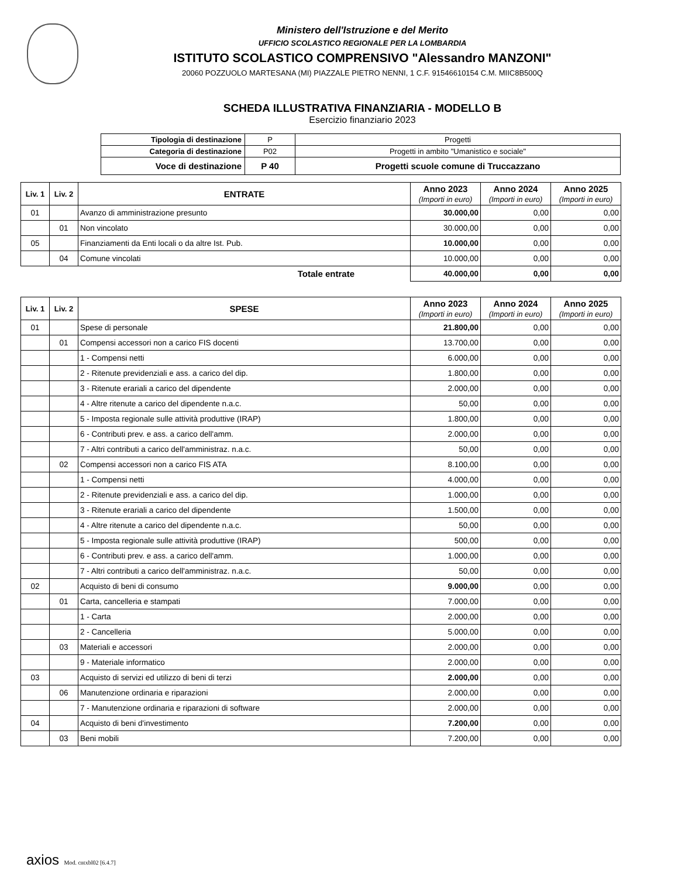Ministero dell'Istruzione e del Merito
UFFICIO SCOLASTICO REGIONALE PER LA LOMBARDIA
ISTITUTO SCOLASTICO COMPRENSIVO "Alessandro MANZONI"
20060 POZZUOLO MARTESANA (MI) PIAZZALE PIETRO NENNI, 1 C.F. 91546610154 C.M. MIIC8B500Q
SCHEDA ILLUSTRATIVA FINANZIARIA - MODELLO B
Esercizio finanziario 2023
| Tipologia di destinazione | P | Progetti |
| Categoria di destinazione | P02 | Progetti in ambito "Umanistico e sociale" |
| Voce di destinazione | P 40 | Progetti scuole comune di Truccazzano |
| Liv. 1 | Liv. 2 | ENTRATE | Anno 2023 (Importi in euro) | Anno 2024 (Importi in euro) | Anno 2025 (Importi in euro) |
| --- | --- | --- | --- | --- | --- |
| 01 | | Avanzo di amministrazione presunto | 30.000,00 | 0,00 | 0,00 |
| | 01 | Non vincolato | 30.000,00 | 0,00 | 0,00 |
| 05 | | Finanziamenti da Enti locali o da altre Ist. Pub. | 10.000,00 | 0,00 | 0,00 |
| | 04 | Comune vincolati | 10.000,00 | 0,00 | 0,00 |
| Totale entrate | | | 40.000,00 | 0,00 | 0,00 |
| Liv. 1 | Liv. 2 | SPESE | Anno 2023 (Importi in euro) | Anno 2024 (Importi in euro) | Anno 2025 (Importi in euro) |
| --- | --- | --- | --- | --- | --- |
| 01 | | Spese di personale | 21.800,00 | 0,00 | 0,00 |
| | 01 | Compensi accessori non a carico FIS docenti | 13.700,00 | 0,00 | 0,00 |
| | | 1 - Compensi netti | 6.000,00 | 0,00 | 0,00 |
| | | 2 - Ritenute previdenziali e ass. a carico del dip. | 1.800,00 | 0,00 | 0,00 |
| | | 3 - Ritenute erariali a carico del dipendente | 2.000,00 | 0,00 | 0,00 |
| | | 4 - Altre ritenute a carico del dipendente n.a.c. | 50,00 | 0,00 | 0,00 |
| | | 5 - Imposta regionale sulle attività produttive (IRAP) | 1.800,00 | 0,00 | 0,00 |
| | | 6 - Contributi prev. e ass. a carico dell'amm. | 2.000,00 | 0,00 | 0,00 |
| | | 7 - Altri contributi a carico dell'amministraz. n.a.c. | 50,00 | 0,00 | 0,00 |
| | 02 | Compensi accessori non a carico FIS ATA | 8.100,00 | 0,00 | 0,00 |
| | | 1 - Compensi netti | 4.000,00 | 0,00 | 0,00 |
| | | 2 - Ritenute previdenziali e ass. a carico del dip. | 1.000,00 | 0,00 | 0,00 |
| | | 3 - Ritenute erariali a carico del dipendente | 1.500,00 | 0,00 | 0,00 |
| | | 4 - Altre ritenute a carico del dipendente n.a.c. | 50,00 | 0,00 | 0,00 |
| | | 5 - Imposta regionale sulle attività produttive (IRAP) | 500,00 | 0,00 | 0,00 |
| | | 6 - Contributi prev. e ass. a carico dell'amm. | 1.000,00 | 0,00 | 0,00 |
| | | 7 - Altri contributi a carico dell'amministraz. n.a.c. | 50,00 | 0,00 | 0,00 |
| 02 | | Acquisto di beni di consumo | 9.000,00 | 0,00 | 0,00 |
| | 01 | Carta, cancelleria e stampati | 7.000,00 | 0,00 | 0,00 |
| | | 1 - Carta | 2.000,00 | 0,00 | 0,00 |
| | | 2 - Cancelleria | 5.000,00 | 0,00 | 0,00 |
| | 03 | Materiali e accessori | 2.000,00 | 0,00 | 0,00 |
| | | 9 - Materiale informatico | 2.000,00 | 0,00 | 0,00 |
| 03 | | Acquisto di servizi ed utilizzo di beni di terzi | 2.000,00 | 0,00 | 0,00 |
| | 06 | Manutenzione ordinaria e riparazioni | 2.000,00 | 0,00 | 0,00 |
| | | 7 - Manutenzione ordinaria e riparazioni di software | 2.000,00 | 0,00 | 0,00 |
| 04 | | Acquisto di beni d'investimento | 7.200,00 | 0,00 | 0,00 |
| | 03 | Beni mobili | 7.200,00 | 0,00 | 0,00 |
axios Mod. cntxbl02 [6.4.7]